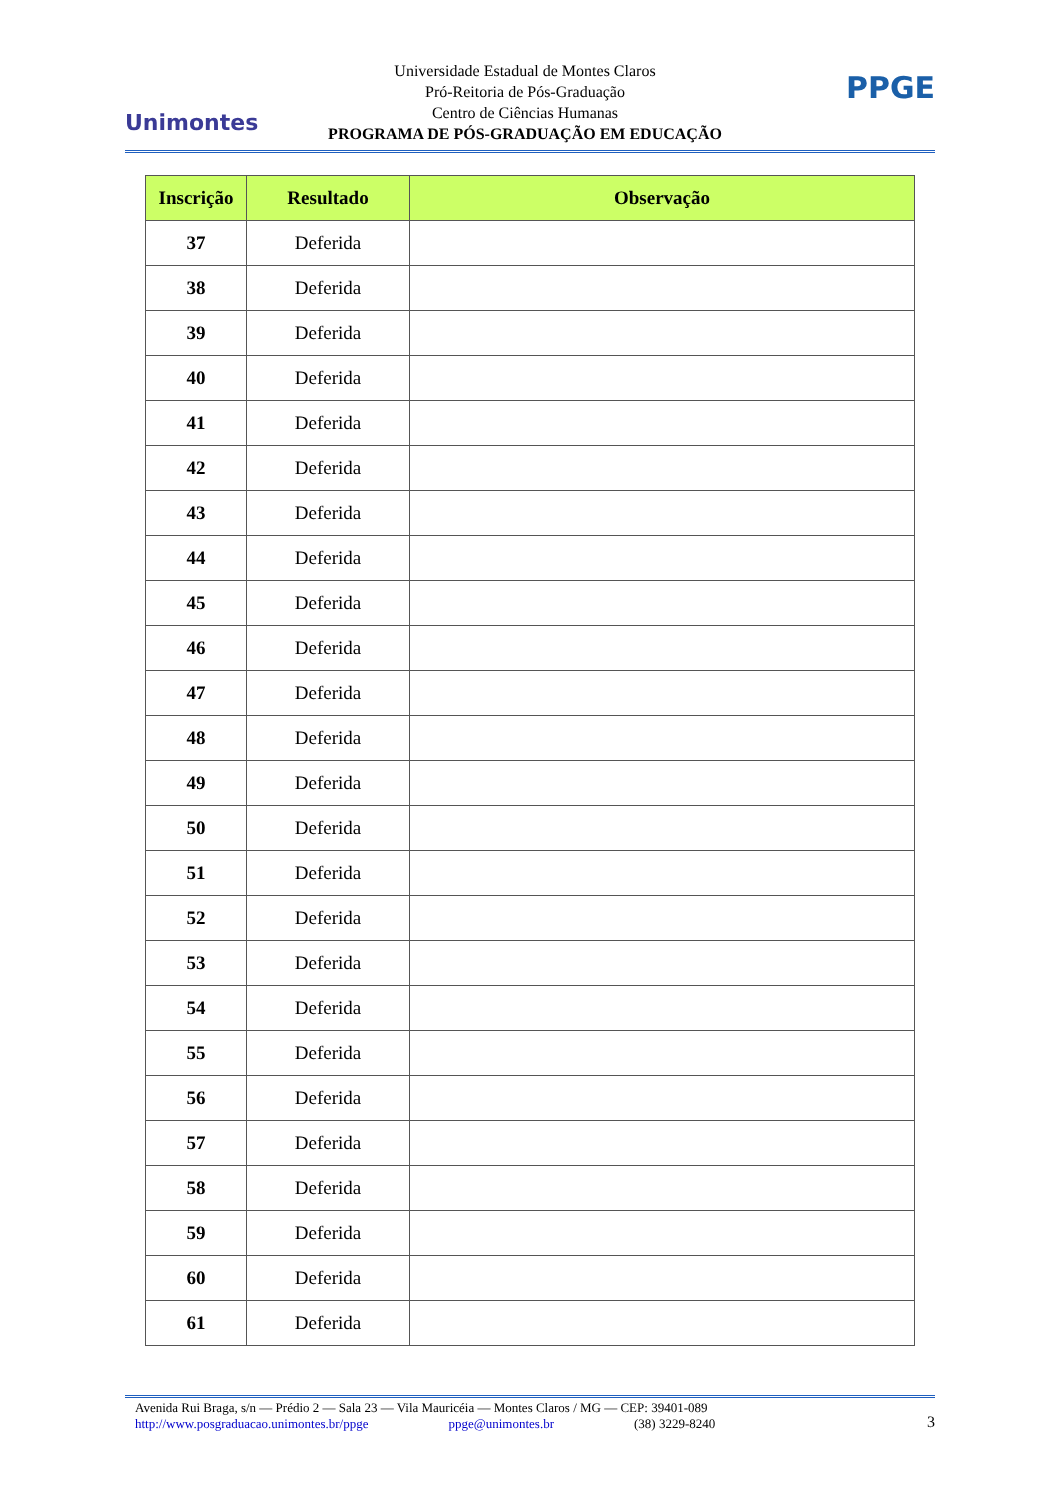Unimontes
Universidade Estadual de Montes Claros
Pró-Reitoria de Pós-Graduação
Centro de Ciências Humanas
PROGRAMA DE PÓS-GRADUAÇÃO EM EDUCAÇÃO
PPGE
| Inscrição | Resultado | Observação |
| --- | --- | --- |
| 37 | Deferida | |
| 38 | Deferida | |
| 39 | Deferida | |
| 40 | Deferida | |
| 41 | Deferida | |
| 42 | Deferida | |
| 43 | Deferida | |
| 44 | Deferida | |
| 45 | Deferida | |
| 46 | Deferida | |
| 47 | Deferida | |
| 48 | Deferida | |
| 49 | Deferida | |
| 50 | Deferida | |
| 51 | Deferida | |
| 52 | Deferida | |
| 53 | Deferida | |
| 54 | Deferida | |
| 55 | Deferida | |
| 56 | Deferida | |
| 57 | Deferida | |
| 58 | Deferida | |
| 59 | Deferida | |
| 60 | Deferida | |
| 61 | Deferida | |
Avenida Rui Braga, s/n — Prédio 2 — Sala 23 — Vila Mauricéia — Montes Claros / MG — CEP: 39401-089
http://www.posgraduacao.unimontes.br/ppge ppge@unimontes.br (38) 3229-8240
3